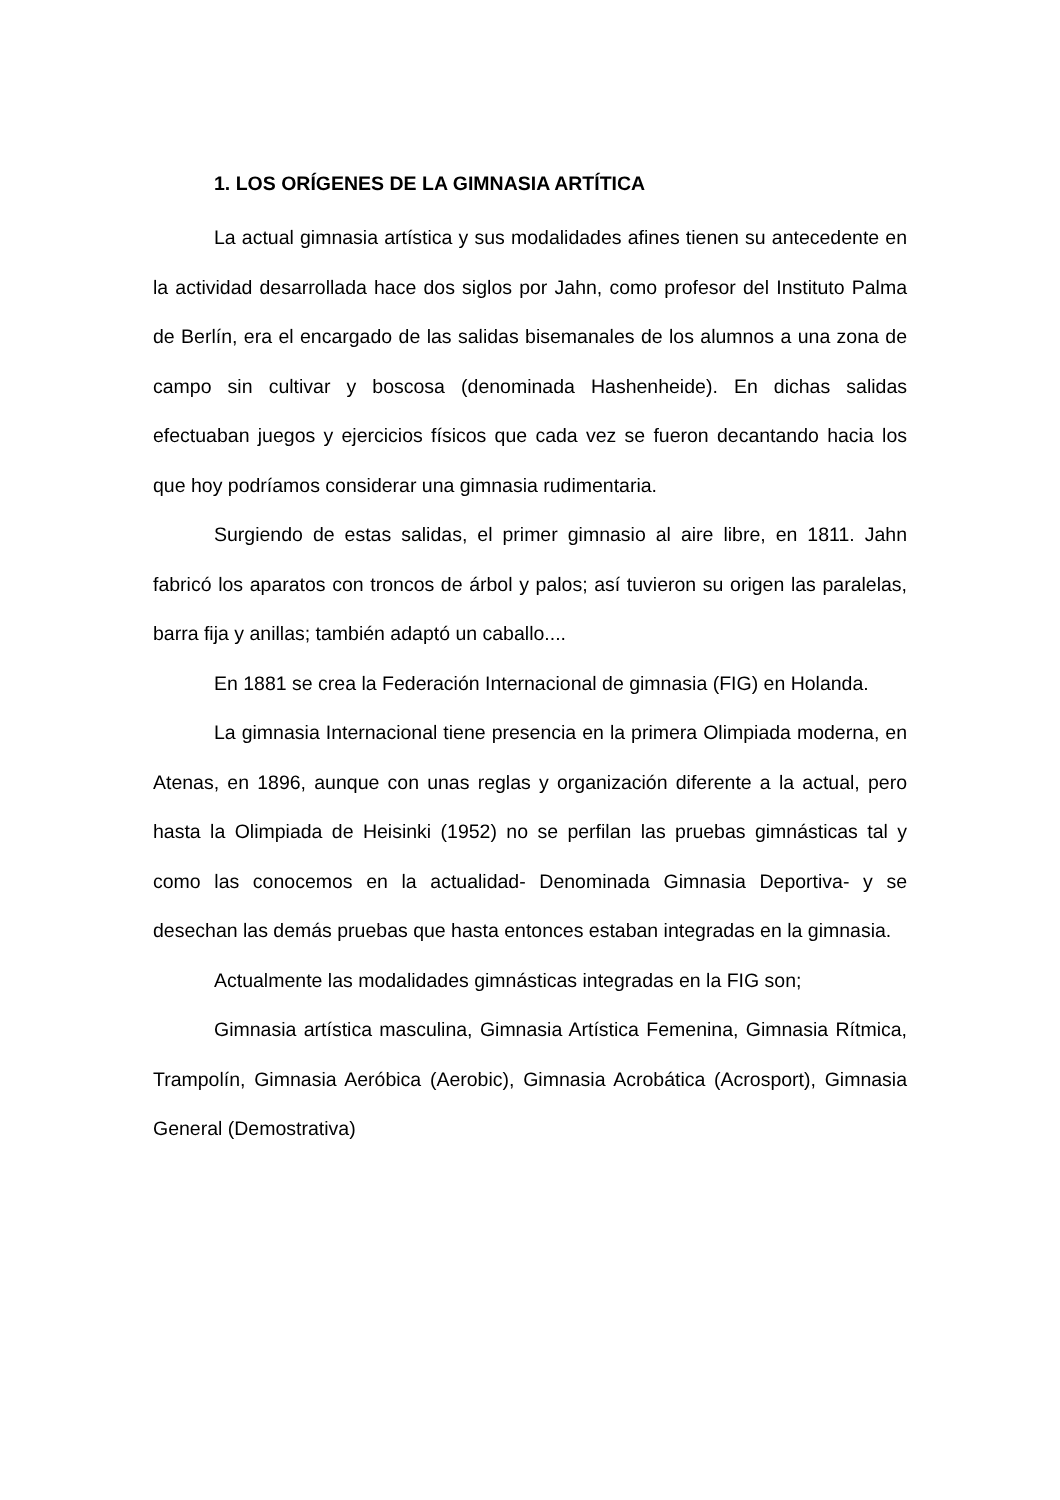1. LOS ORÍGENES DE LA GIMNASIA ARTÍTICA
La actual gimnasia artística y sus modalidades afines tienen su antecedente en la actividad desarrollada hace dos siglos por Jahn, como profesor del Instituto Palma de Berlín, era el encargado de las salidas bisemanales de los alumnos a una zona de campo sin cultivar y boscosa (denominada Hashenheide). En dichas salidas efectuaban juegos y ejercicios físicos que cada vez se fueron decantando hacia los que hoy podríamos considerar una gimnasia rudimentaria.
Surgiendo de estas salidas, el primer gimnasio al aire libre, en 1811. Jahn fabricó los aparatos con troncos de árbol y palos; así tuvieron su origen las paralelas, barra fija y anillas; también adaptó un caballo....
En 1881 se crea la Federación Internacional de gimnasia (FIG) en Holanda.
La gimnasia Internacional tiene presencia en la primera Olimpiada moderna, en Atenas, en 1896, aunque con unas reglas y organización diferente a la actual, pero hasta la Olimpiada de Heisinki (1952) no se perfilan las pruebas gimnásticas tal y como las conocemos en la actualidad- Denominada Gimnasia Deportiva- y se desechan las demás pruebas que hasta entonces estaban integradas en la gimnasia.
Actualmente las modalidades gimnásticas integradas en la FIG son;
Gimnasia artística masculina, Gimnasia Artística Femenina, Gimnasia Rítmica, Trampolín, Gimnasia Aeróbica (Aerobic), Gimnasia Acrobática (Acrosport), Gimnasia General (Demostrativa)